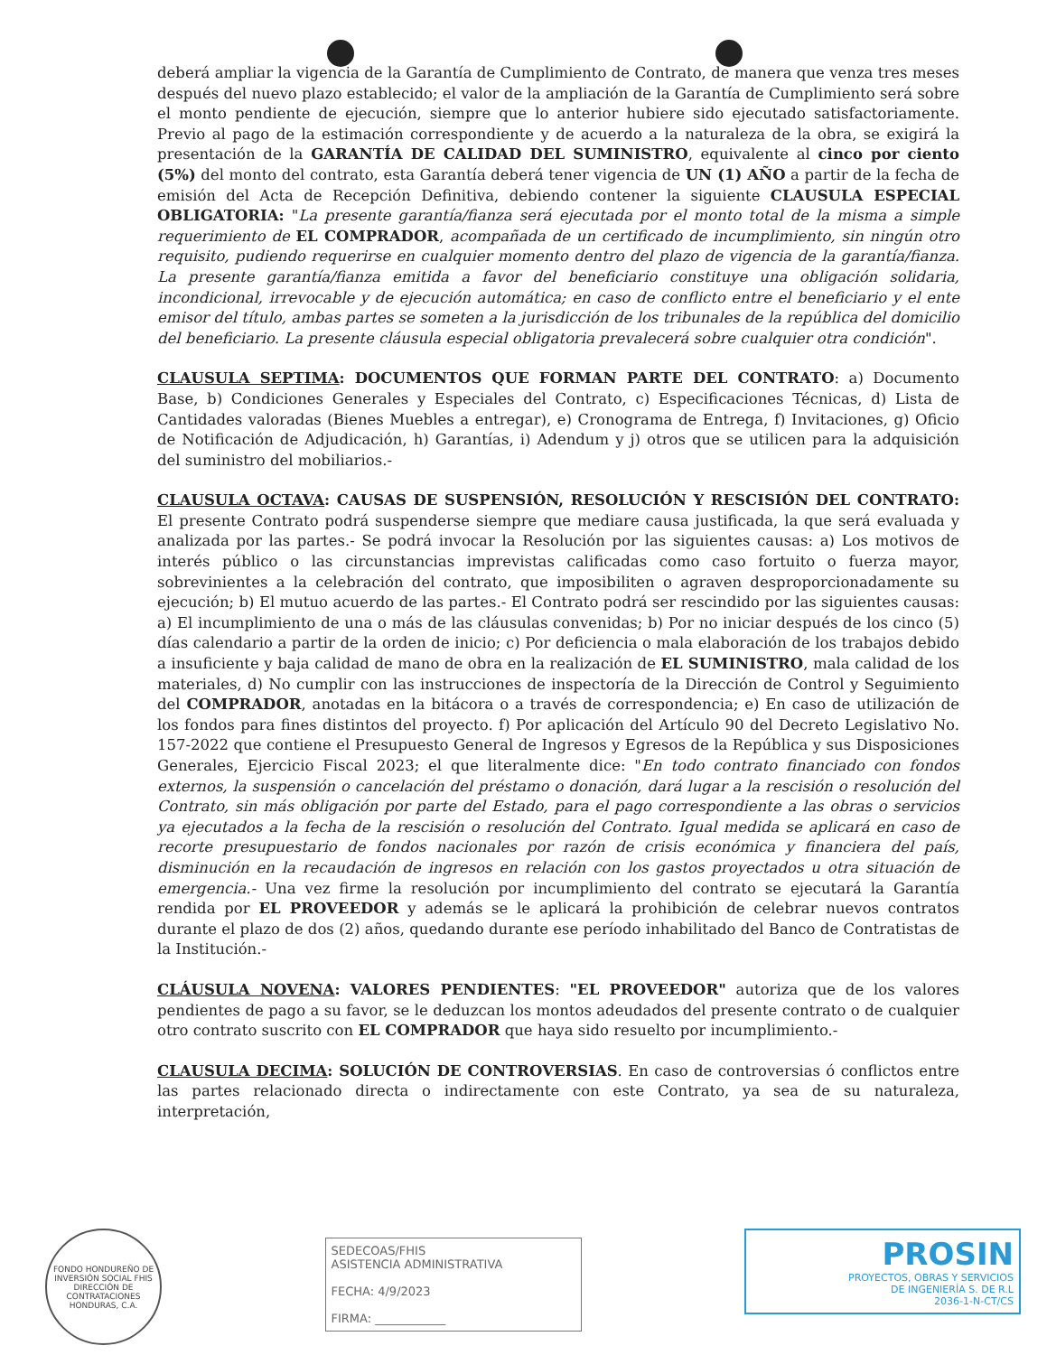deberá ampliar la vigencia de la Garantía de Cumplimiento de Contrato, de manera que venza tres meses después del nuevo plazo establecido; el valor de la ampliación de la Garantía de Cumplimiento será sobre el monto pendiente de ejecución, siempre que lo anterior hubiere sido ejecutado satisfactoriamente. Previo al pago de la estimación correspondiente y de acuerdo a la naturaleza de la obra, se exigirá la presentación de la GARANTÍA DE CALIDAD DEL SUMINISTRO, equivalente al cinco por ciento (5%) del monto del contrato, esta Garantía deberá tener vigencia de UN (1) AÑO a partir de la fecha de emisión del Acta de Recepción Definitiva, debiendo contener la siguiente CLAUSULA ESPECIAL OBLIGATORIA: "La presente garantía/fianza será ejecutada por el monto total de la misma a simple requerimiento de EL COMPRADOR, acompañada de un certificado de incumplimiento, sin ningún otro requisito, pudiendo requerirse en cualquier momento dentro del plazo de vigencia de la garantía/fianza. La presente garantía/fianza emitida a favor del beneficiario constituye una obligación solidaria, incondicional, irrevocable y de ejecución automática; en caso de conflicto entre el beneficiario y el ente emisor del título, ambas partes se someten a la jurisdicción de los tribunales de la república del domicilio del beneficiario. La presente cláusula especial obligatoria prevalecerá sobre cualquier otra condición".
CLAUSULA SEPTIMA: DOCUMENTOS QUE FORMAN PARTE DEL CONTRATO: a) Documento Base, b) Condiciones Generales y Especiales del Contrato, c) Especificaciones Técnicas, d) Lista de Cantidades valoradas (Bienes Muebles a entregar), e) Cronograma de Entrega, f) Invitaciones, g) Oficio de Notificación de Adjudicación, h) Garantías, i) Adendum y j) otros que se utilicen para la adquisición del suministro del mobiliarios.-
CLAUSULA OCTAVA: CAUSAS DE SUSPENSIÓN, RESOLUCIÓN Y RESCISIÓN DEL CONTRATO: El presente Contrato podrá suspenderse siempre que mediare causa justificada, la que será evaluada y analizada por las partes.- Se podrá invocar la Resolución por las siguientes causas: a) Los motivos de interés público o las circunstancias imprevistas calificadas como caso fortuito o fuerza mayor, sobrevinientes a la celebración del contrato, que imposibiliten o agraven desproporcionadamente su ejecución; b) El mutuo acuerdo de las partes.- El Contrato podrá ser rescindido por las siguientes causas: a) El incumplimiento de una o más de las cláusulas convenidas; b) Por no iniciar después de los cinco (5) días calendario a partir de la orden de inicio; c) Por deficiencia o mala elaboración de los trabajos debido a insuficiente y baja calidad de mano de obra en la realización de EL SUMINISTRO, mala calidad de los materiales, d) No cumplir con las instrucciones de inspectoría de la Dirección de Control y Seguimiento del COMPRADOR, anotadas en la bitácora o a través de correspondencia; e) En caso de utilización de los fondos para fines distintos del proyecto. f) Por aplicación del Artículo 90 del Decreto Legislativo No. 157-2022 que contiene el Presupuesto General de Ingresos y Egresos de la República y sus Disposiciones Generales, Ejercicio Fiscal 2023; el que literalmente dice: "En todo contrato financiado con fondos externos, la suspensión o cancelación del préstamo o donación, dará lugar a la rescisión o resolución del Contrato, sin más obligación por parte del Estado, para el pago correspondiente a las obras o servicios ya ejecutados a la fecha de la rescisión o resolución del Contrato. Igual medida se aplicará en caso de recorte presupuestario de fondos nacionales por razón de crisis económica y financiera del país, disminución en la recaudación de ingresos en relación con los gastos proyectados u otra situación de emergencia.- Una vez firme la resolución por incumplimiento del contrato se ejecutará la Garantía rendida por EL PROVEEDOR y además se le aplicará la prohibición de celebrar nuevos contratos durante el plazo de dos (2) años, quedando durante ese período inhabilitado del Banco de Contratistas de la Institución.-
CLÁUSULA NOVENA: VALORES PENDIENTES: "EL PROVEEDOR" autoriza que de los valores pendientes de pago a su favor, se le deduzcan los montos adeudados del presente contrato o de cualquier otro contrato suscrito con EL COMPRADOR que haya sido resuelto por incumplimiento.-
CLAUSULA DECIMA: SOLUCIÓN DE CONTROVERSIAS. En caso de controversias ó conflictos entre las partes relacionado directa o indirectamente con este Contrato, ya sea de su naturaleza, interpretación,
FONDO HONDUREÑO DE INVERSIÓN SOCIAL FHIS
DIRECCIÓN DE CONTRATACIONES
HONDURAS, C.A.
SEDECOAS/FHIS
ASISTENCIA ADMINISTRATIVA
FECHA: 4/9/2023
FIRMA: ____________
PROSIN
PROYECTOS, OBRAS Y SERVICIOS
DE INGENIERÍA S. DE R.L
2036-1-N-CT/CS